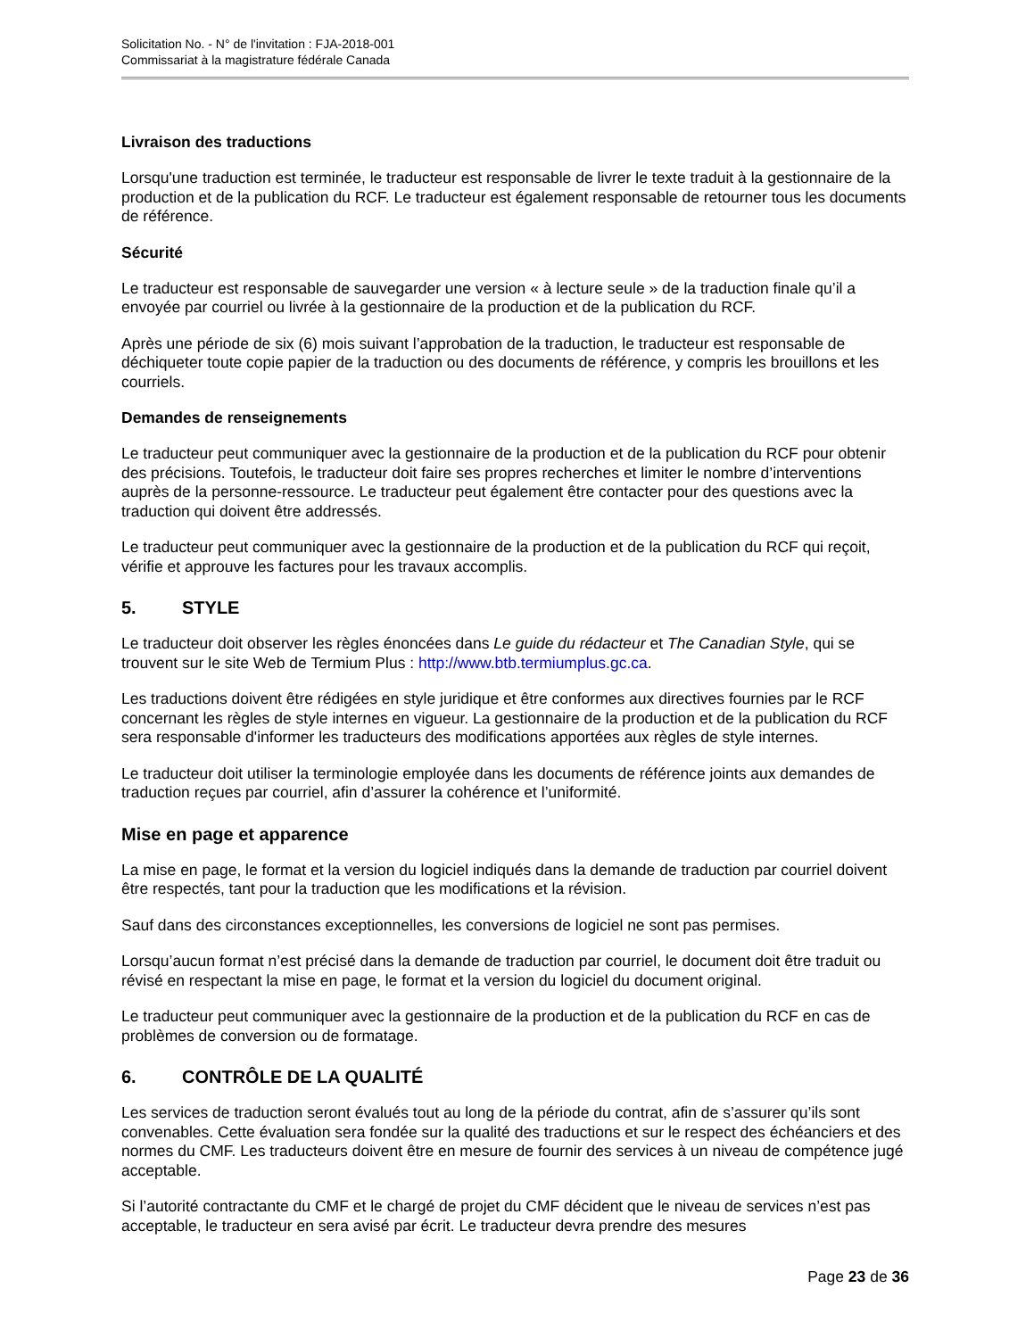Solicitation No. - N° de l'invitation : FJA-2018-001
Commissariat à la magistrature fédérale Canada
Livraison des traductions
Lorsqu'une traduction est terminée, le traducteur est responsable de livrer le texte traduit à la gestionnaire de la production et de la publication du RCF. Le traducteur est également responsable de retourner tous les documents de référence.
Sécurité
Le traducteur est responsable de sauvegarder une version « à lecture seule » de la traduction finale qu’il a envoyée par courriel ou livrée à la gestionnaire de la production et de la publication du RCF.
Après une période de six (6) mois suivant l’approbation de la traduction, le traducteur est responsable de déchiqueter toute copie papier de la traduction ou des documents de référence, y compris les brouillons et les courriels.
Demandes de renseignements
Le traducteur peut communiquer avec la gestionnaire de la production et de la publication du RCF pour obtenir des précisions. Toutefois, le traducteur doit faire ses propres recherches et limiter le nombre d’interventions auprès de la personne-ressource. Le traducteur peut également être contacter pour des questions avec la traduction qui doivent être addressés.
Le traducteur peut communiquer avec la gestionnaire de la production et de la publication du RCF qui reçoit, vérifie et approuve les factures pour les travaux accomplis.
5. STYLE
Le traducteur doit observer les règles énoncées dans Le guide du rédacteur et The Canadian Style, qui se trouvent sur le site Web de Termium Plus : http://www.btb.termiumplus.gc.ca.
Les traductions doivent être rédigées en style juridique et être conformes aux directives fournies par le RCF concernant les règles de style internes en vigueur. La gestionnaire de la production et de la publication du RCF sera responsable d'informer les traducteurs des modifications apportées aux règles de style internes.
Le traducteur doit utiliser la terminologie employée dans les documents de référence joints aux demandes de traduction reçues par courriel, afin d’assurer la cohérence et l’uniformité.
Mise en page et apparence
La mise en page, le format et la version du logiciel indiqués dans la demande de traduction par courriel doivent être respectés, tant pour la traduction que les modifications et la révision.
Sauf dans des circonstances exceptionnelles, les conversions de logiciel ne sont pas permises.
Lorsqu’aucun format n’est précisé dans la demande de traduction par courriel, le document doit être traduit ou révisé en respectant la mise en page, le format et la version du logiciel du document original.
Le traducteur peut communiquer avec la gestionnaire de la production et de la publication du RCF en cas de problèmes de conversion ou de formatage.
6. CONTRÔLE DE LA QUALITÉ
Les services de traduction seront évalués tout au long de la période du contrat, afin de s’assurer qu’ils sont convenables. Cette évaluation sera fondée sur la qualité des traductions et sur le respect des échéanciers et des normes du CMF. Les traducteurs doivent être en mesure de fournir des services à un niveau de compétence jugé acceptable.
Si l’autorité contractante du CMF et le chargé de projet du CMF décident que le niveau de services n’est pas acceptable, le traducteur en sera avisé par écrit. Le traducteur devra prendre des mesures
Page 23 de 36